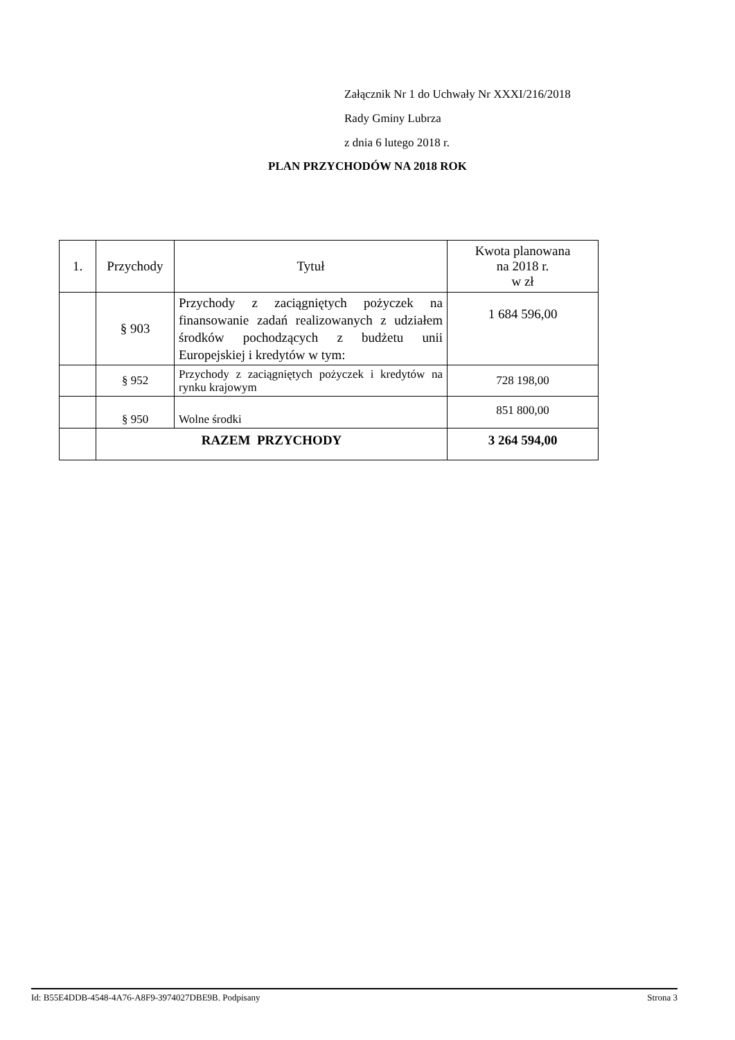Załącznik Nr 1 do Uchwały Nr XXXI/216/2018
Rady Gminy Lubrza
z dnia 6 lutego 2018 r.
PLAN PRZYCHODÓW NA 2018 ROK
| 1. | Przychody | Tytuł | Kwota planowana na 2018 r. w zł |
| --- | --- | --- | --- |
| | § 903 | Przychody z zaciągniętych pożyczek na finansowanie zadań realizowanych z udziałem środków pochodzących z budżetu unii Europejskiej i kredytów w tym: | 1 684 596,00 |
| | § 952 | Przychody z zaciągniętych pożyczek i kredytów na rynku krajowym | 728 198,00 |
| | § 950 | Wolne środki | 851 800,00 |
| | RAZEM PRZYCHODY | | 3 264 594,00 |
Id: B55E4DDB-4548-4A76-A8F9-3974027DBE9B. Podpisany Strona 3